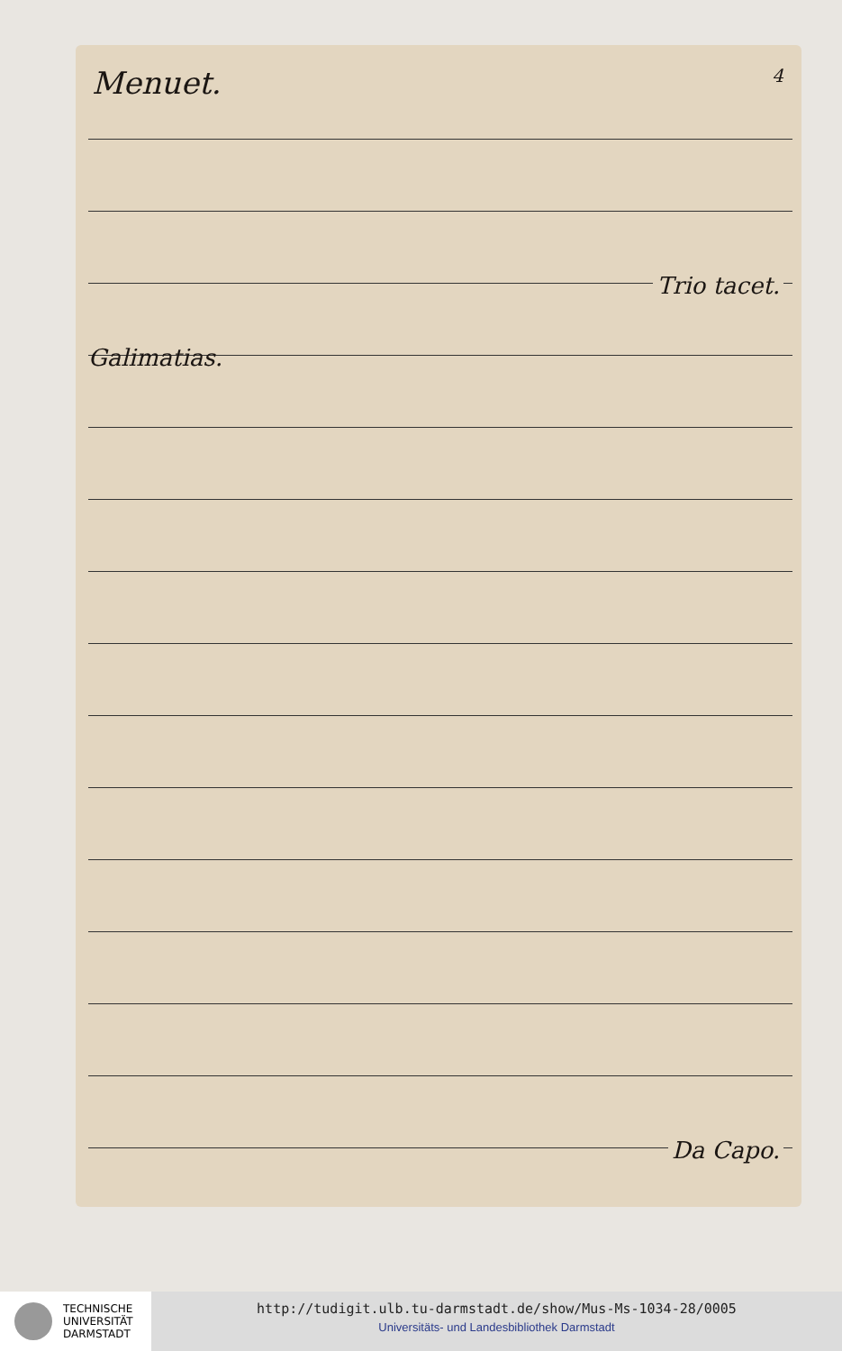Menuet.
4
Trio tacet.
Galimatias.
Da Capo.
TECHNISCHE
UNIVERSITÄT
DARMSTADT
http://tudigit.ulb.tu-darmstadt.de/show/Mus-Ms-1034-28/0005
Universitäts- und Landesbibliothek Darmstadt